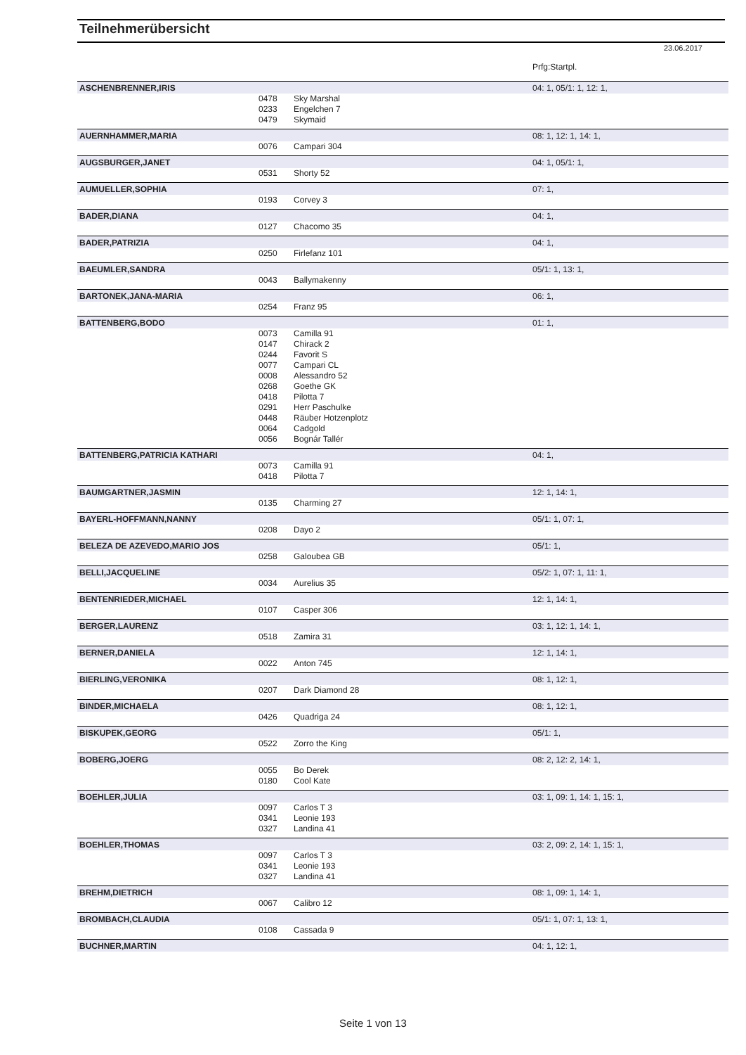Teilnehmerübersicht
23.06.2017
| | | | Prfg:Startpl. |
| ASCHENBRENNER,IRIS | | | 04: 1, 05/1: 1, 12: 1, |
| | 0478 | Sky Marshal | |
| | 0233 | Engelchen 7 | |
| | 0479 | Skymaid | |
| AUERNHAMMER,MARIA | | | 08: 1, 12: 1, 14: 1, |
| | 0076 | Campari 304 | |
| AUGSBURGER,JANET | | | 04: 1, 05/1: 1, |
| | 0531 | Shorty 52 | |
| AUMUELLER,SOPHIA | | | 07: 1, |
| | 0193 | Corvey 3 | |
| BADER,DIANA | | | 04: 1, |
| | 0127 | Chacomo 35 | |
| BADER,PATRIZIA | | | 04: 1, |
| | 0250 | Firlefanz 101 | |
| BAEUMLER,SANDRA | | | 05/1: 1, 13: 1, |
| | 0043 | Ballymakenny | |
| BARTONEK,JANA-MARIA | | | 06: 1, |
| | 0254 | Franz 95 | |
| BATTENBERG,BODO | | | 01: 1, |
| | 0073 | Camilla 91 | |
| | 0147 | Chirack 2 | |
| | 0244 | Favorit S | |
| | 0077 | Campari CL | |
| | 0008 | Alessandro 52 | |
| | 0268 | Goethe GK | |
| | 0418 | Pilotta 7 | |
| | 0291 | Herr Paschulke | |
| | 0448 | Räuber Hotzenplotz | |
| | 0064 | Cadgold | |
| | 0056 | Bognár Tallér | |
| BATTENBERG,PATRICIA KATHARI | | | 04: 1, |
| | 0073 | Camilla 91 | |
| | 0418 | Pilotta 7 | |
| BAUMGARTNER,JASMIN | | | 12: 1, 14: 1, |
| | 0135 | Charming 27 | |
| BAYERL-HOFFMANN,NANNY | | | 05/1: 1, 07: 1, |
| | 0208 | Dayo 2 | |
| BELEZA DE AZEVEDO,MARIO JOS | | | 05/1: 1, |
| | 0258 | Galoubea GB | |
| BELLI,JACQUELINE | | | 05/2: 1, 07: 1, 11: 1, |
| | 0034 | Aurelius 35 | |
| BENTENRIEDER,MICHAEL | | | 12: 1, 14: 1, |
| | 0107 | Casper 306 | |
| BERGER,LAURENZ | | | 03: 1, 12: 1, 14: 1, |
| | 0518 | Zamira 31 | |
| BERNER,DANIELA | | | 12: 1, 14: 1, |
| | 0022 | Anton 745 | |
| BIERLING,VERONIKA | | | 08: 1, 12: 1, |
| | 0207 | Dark Diamond 28 | |
| BINDER,MICHAELA | | | 08: 1, 12: 1, |
| | 0426 | Quadriga 24 | |
| BISKUPEK,GEORG | | | 05/1: 1, |
| | 0522 | Zorro the King | |
| BOBERG,JOERG | | | 08: 2, 12: 2, 14: 1, |
| | 0055 | Bo Derek | |
| | 0180 | Cool Kate | |
| BOEHLER,JULIA | | | 03: 1, 09: 1, 14: 1, 15: 1, |
| | 0097 | Carlos T 3 | |
| | 0341 | Leonie 193 | |
| | 0327 | Landina 41 | |
| BOEHLER,THOMAS | | | 03: 2, 09: 2, 14: 1, 15: 1, |
| | 0097 | Carlos T 3 | |
| | 0341 | Leonie 193 | |
| | 0327 | Landina 41 | |
| BREHM,DIETRICH | | | 08: 1, 09: 1, 14: 1, |
| | 0067 | Calibro 12 | |
| BROMBACH,CLAUDIA | | | 05/1: 1, 07: 1, 13: 1, |
| | 0108 | Cassada 9 | |
| BUCHNER,MARTIN | | | 04: 1, 12: 1, |
Seite 1 von 13